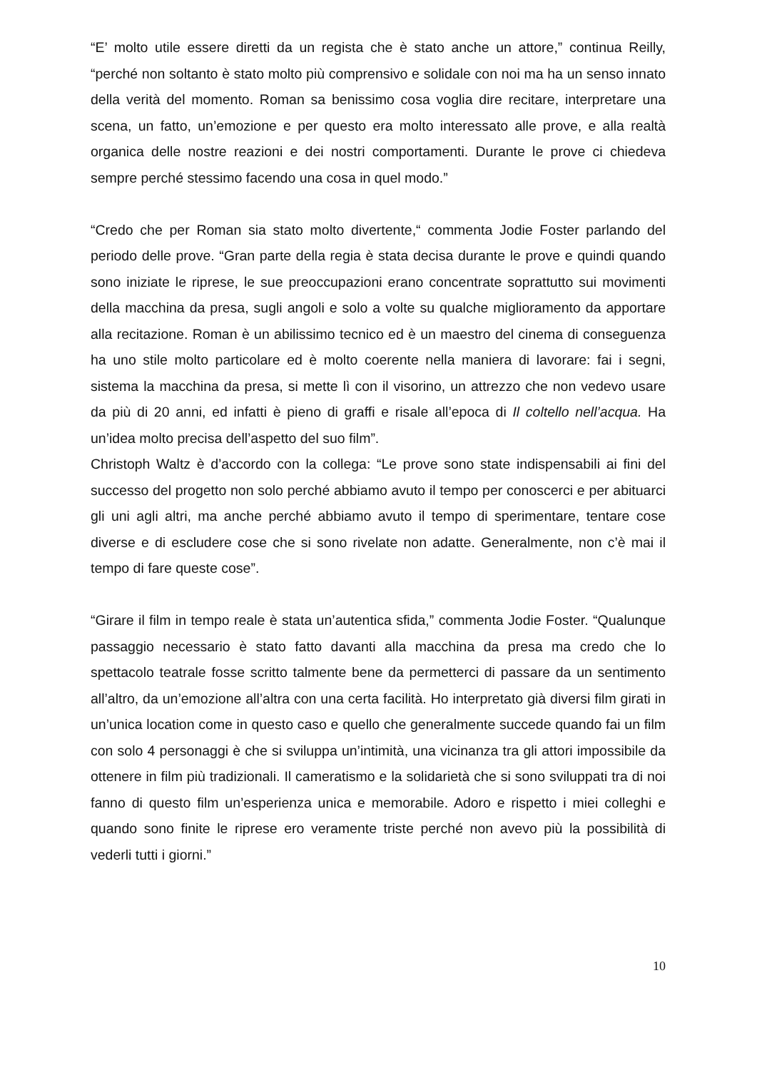“E’ molto utile essere diretti da un regista che è stato anche un attore,” continua Reilly, “perché non soltanto è stato molto più comprensivo e solidale con noi ma ha un senso innato della verità del momento. Roman sa benissimo cosa voglia dire recitare, interpretare una scena, un fatto, un’emozione e per questo era molto interessato alle prove, e alla realtà organica delle nostre reazioni e dei nostri comportamenti. Durante le prove ci chiedeva sempre perché stessimo facendo una cosa in quel modo.”
“Credo che per Roman sia stato molto divertente,“ commenta Jodie Foster parlando del periodo delle prove. “Gran parte della regia è stata decisa durante le prove e quindi quando sono iniziate le riprese, le sue preoccupazioni erano concentrate soprattutto sui movimenti della macchina da presa, sugli angoli e solo a volte su qualche miglioramento da apportare alla recitazione. Roman è un abilissimo tecnico ed è un maestro del cinema di conseguenza ha uno stile molto particolare ed è molto coerente nella maniera di lavorare: fai i segni, sistema la macchina da presa, si mette lì con il visorino, un attrezzo che non vedevo usare da più di 20 anni, ed infatti è pieno di graffi e risale all’epoca di Il coltello nell’acqua. Ha un’idea molto precisa dell’aspetto del suo film”.
Christoph Waltz è d’accordo con la collega: “Le prove sono state indispensabili ai fini del successo del progetto non solo perché abbiamo avuto il tempo per conoscerci e per abituarci gli uni agli altri, ma anche perché abbiamo avuto il tempo di sperimentare, tentare cose diverse e di escludere cose che si sono rivelate non adatte. Generalmente, non c’è mai il tempo di fare queste cose”.
“Girare il film in tempo reale è stata un’autentica sfida,” commenta Jodie Foster. “Qualunque passaggio necessario è stato fatto davanti alla macchina da presa ma credo che lo spettacolo teatrale fosse scritto talmente bene da permetterci di passare da un sentimento all’altro, da un’emozione all’altra con una certa facilità. Ho interpretato già diversi film girati in un’unica location come in questo caso e quello che generalmente succede quando fai un film con solo 4 personaggi è che si sviluppa un’intimità, una vicinanza tra gli attori impossibile da ottenere in film più tradizionali. Il cameratismo e la solidarietà che si sono sviluppati tra di noi fanno di questo film un’esperienza unica e memorabile. Adoro e rispetto i miei colleghi e quando sono finite le riprese ero veramente triste perché non avevo più la possibilità di vederli tutti i giorni.”
10